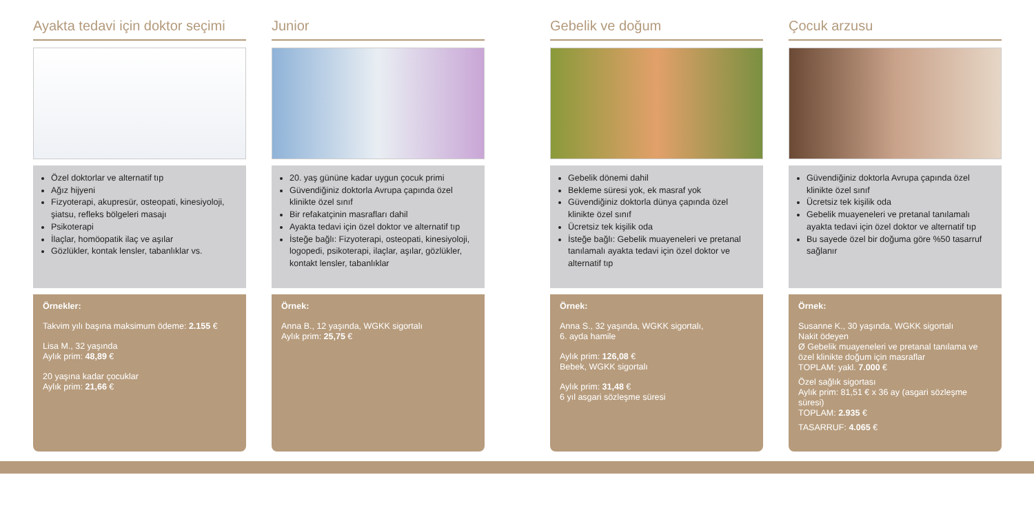Ayakta tedavi için doktor seçimi
Özel doktorlar ve alternatif tıp
Ağız hijyeni
Fizyoterapi, akupresür, osteopati, kinesiyoloji, şiatsu, refleks bölgeleri masajı
Psikoterapi
İlaçlar, homöopatik ilaç ve aşılar
Gözlükler, kontak lensler, tabanlıklar vs.
Örnekler:
Takvim yılı başına maksimum ödeme: 2.155 €
Lisa M., 32 yaşında
Aylık prim: 48,89 €
20 yaşına kadar çocuklar
Aylık prim: 21,66 €
Junior
20. yaş gününe kadar uygun çocuk primi
Güvendiğiniz doktorla Avrupa çapında özel klinikte özel sınıf
Bir refakatçinin masrafları dahil
Ayakta tedavi için özel doktor ve alternatif tıp
İsteğe bağlı: Fizyoterapi, osteopati, kinesiyoloji, logopedi, psikoterapi, ilaçlar, aşılar, gözlükler, kontakt lensler, tabanlıklar
Örnek:
Anna B., 12 yaşında, WGKK sigortalı
Aylık prim: 25,75 €
Gebelik ve doğum
Gebelik dönemi dahil
Bekleme süresi yok, ek masraf yok
Güvendiğiniz doktorla dünya çapında özel klinikte özel sınıf
Ücretsiz tek kişilik oda
İsteğe bağlı: Gebelik muayeneleri ve pretanal tanılamalı ayakta tedavi için özel doktor ve alternatif tıp
Örnek:
Anna S., 32 yaşında, WGKK sigortalı,
6. ayda hamile
Aylık prim: 126,08 €
Bebek, WGKK sigortalı
Aylık prim: 31,48 €
6 yıl asgari sözleşme süresi
Çocuk arzusu
Güvendiğiniz doktorla Avrupa çapında özel klinikte özel sınıf
Ücretsiz tek kişilik oda
Gebelik muayeneleri ve pretanal tanılamalı ayakta tedavi için özel doktor ve alternatif tıp
Bu sayede özel bir doğuma göre %50 tasarruf sağlanır
Örnek:
Susanne K., 30 yaşında, WGKK sigortalı
Nakit ödeyen
Ø Gebelik muayeneleri ve pretanal tanılama ve özel klinikte doğum için masraflar
TOPLAM: yakl. 7.000 €
Özel sağlık sigortası
Aylık prim: 81,51 € x 36 ay (asgari sözleşme süresi)
TOPLAM: 2.935 €
TASARRUF: 4.065 €